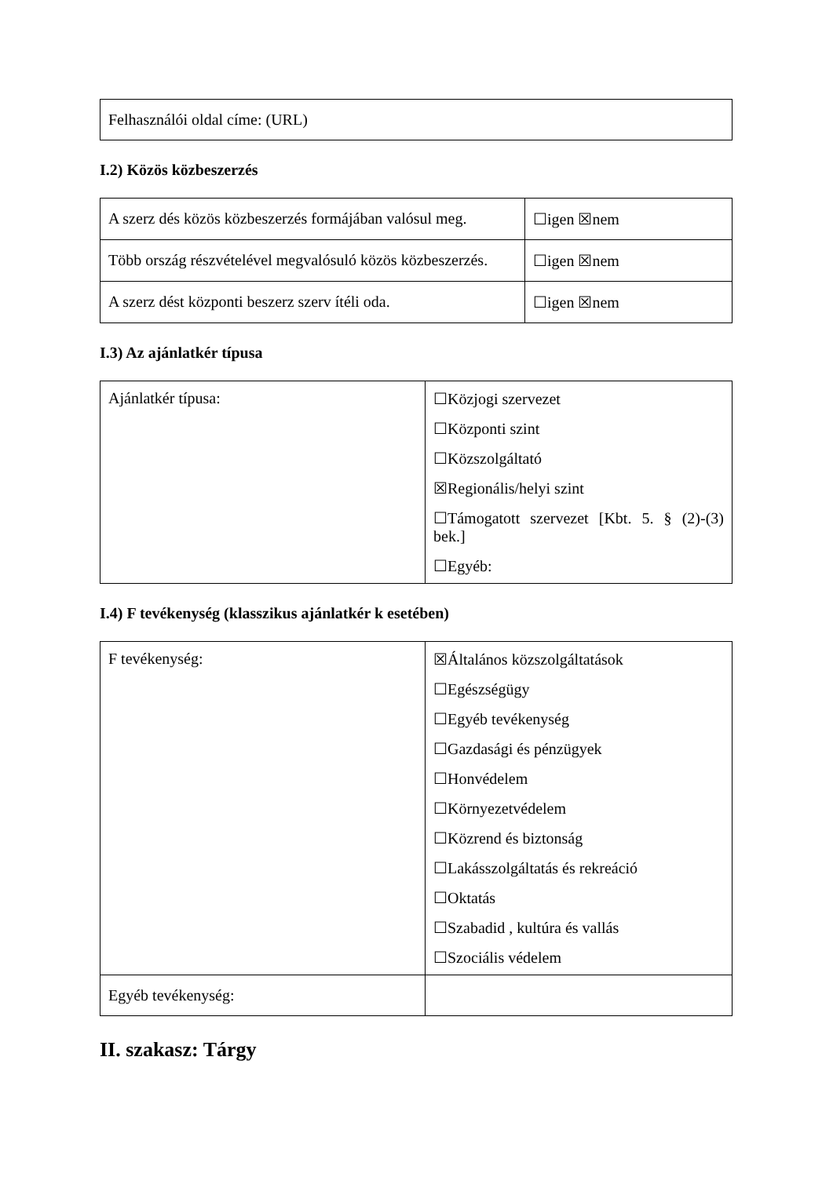| Felhasználói oldal címe: (URL) |
I.2) Közös közbeszerzés
| A szerz dés közös közbeszerzés formájában valósul meg. | ☐igen ☒nem |
| Több ország részvételével megvalósuló közös közbeszerzés. | ☐igen ☒nem |
| A szerz dést központi beszerz szerv ítéli oda. | ☐igen ☒nem |
I.3) Az ajánlatkér típusa
| Ajánlatkér típusa: | ☐Közjogi szervezet ☐Központi szint ☐Közszolgáltató ☒Regionális/helyi szint ☐Támogatott szervezet [Kbt. 5. § (2)-(3) bek.] ☐Egyéb: |
I.4) F tevékenység (klasszikus ajánlatkér k esetében)
| F tevékenység: | ☒Általános közszolgáltatások ☐Egészségügy ☐Egyéb tevékenység ☐Gazdasági és pénzügyek ☐Honvédelem ☐Környezetvédelem ☐Közrend és biztonság ☐Lakásszolgáltatás és rekreáció ☐Oktatás ☐Szabadid , kultúra és vallás ☐Szociális védelem |
| Egyéb tevékenység: | |
II. szakasz: Tárgy